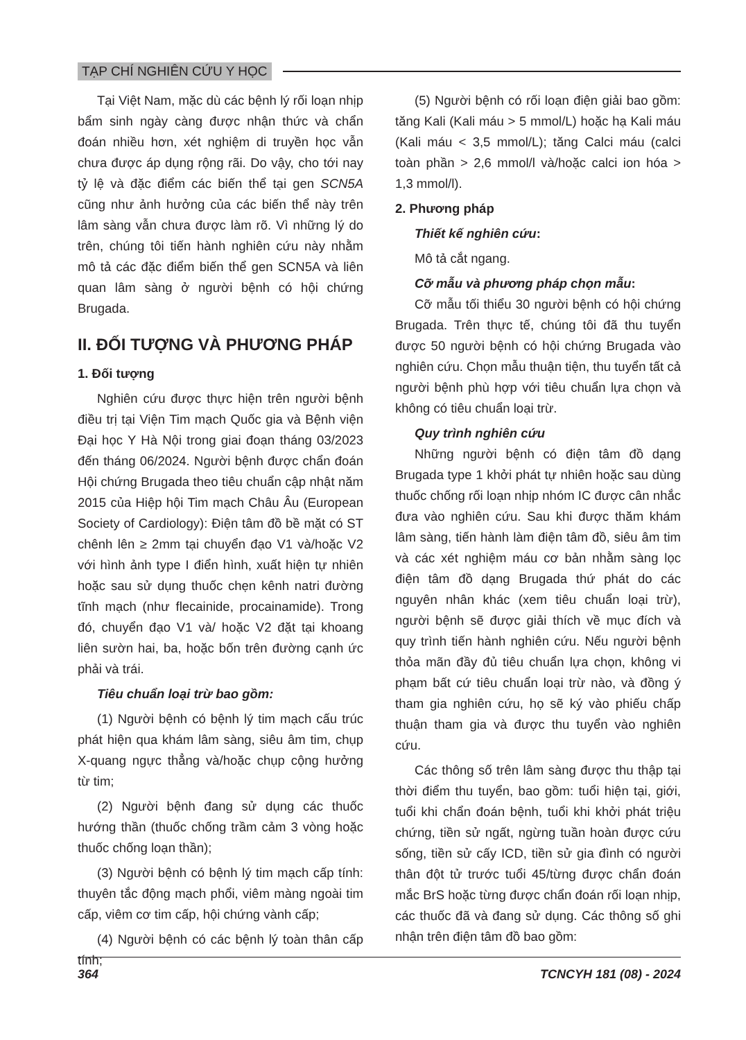TẠP CHÍ NGHIÊN CỨU Y HỌC
Tại Việt Nam, mặc dù các bệnh lý rối loạn nhịp bẩm sinh ngày càng được nhận thức và chẩn đoán nhiều hơn, xét nghiệm di truyền học vẫn chưa được áp dụng rộng rãi. Do vậy, cho tới nay tỷ lệ và đặc điểm các biến thể tại gen SCN5A cũng như ảnh hưởng của các biến thể này trên lâm sàng vẫn chưa được làm rõ. Vì những lý do trên, chúng tôi tiến hành nghiên cứu này nhằm mô tả các đặc điểm biến thể gen SCN5A và liên quan lâm sàng ở người bệnh có hội chứng Brugada.
II. ĐỐI TƯỢNG VÀ PHƯƠNG PHÁP
1. Đối tượng
Nghiên cứu được thực hiện trên người bệnh điều trị tại Viện Tim mạch Quốc gia và Bệnh viện Đại học Y Hà Nội trong giai đoạn tháng 03/2023 đến tháng 06/2024. Người bệnh được chẩn đoán Hội chứng Brugada theo tiêu chuẩn cập nhật năm 2015 của Hiệp hội Tim mạch Châu Âu (European Society of Cardiology): Điện tâm đồ bề mặt có ST chênh lên ≥ 2mm tại chuyển đạo V1 và/hoặc V2 với hình ảnh type I điển hình, xuất hiện tự nhiên hoặc sau sử dụng thuốc chẹn kênh natri đường tĩnh mạch (như flecainide, procainamide). Trong đó, chuyển đạo V1 và/ hoặc V2 đặt tại khoang liên sườn hai, ba, hoặc bốn trên đường cạnh ức phải và trái.
Tiêu chuẩn loại trừ bao gồm:
(1) Người bệnh có bệnh lý tim mạch cấu trúc phát hiện qua khám lâm sàng, siêu âm tim, chụp X-quang ngực thẳng và/hoặc chụp cộng hưởng từ tim;
(2) Người bệnh đang sử dụng các thuốc hướng thần (thuốc chống trầm cảm 3 vòng hoặc thuốc chống loạn thần);
(3) Người bệnh có bệnh lý tim mạch cấp tính: thuyên tắc động mạch phổi, viêm màng ngoài tim cấp, viêm cơ tim cấp, hội chứng vành cấp;
(4) Người bệnh có các bệnh lý toàn thân cấp tính;
(5) Người bệnh có rối loạn điện giải bao gồm: tăng Kali (Kali máu > 5 mmol/L) hoặc hạ Kali máu (Kali máu < 3,5 mmol/L); tăng Calci máu (calci toàn phần > 2,6 mmol/l và/hoặc calci ion hóa > 1,3 mmol/l).
2. Phương pháp
Thiết kế nghiên cứu:
Mô tả cắt ngang.
Cỡ mẫu và phương pháp chọn mẫu:
Cỡ mẫu tối thiểu 30 người bệnh có hội chứng Brugada. Trên thực tế, chúng tôi đã thu tuyển được 50 người bệnh có hội chứng Brugada vào nghiên cứu. Chọn mẫu thuận tiện, thu tuyển tất cả người bệnh phù hợp với tiêu chuẩn lựa chọn và không có tiêu chuẩn loại trừ.
Quy trình nghiên cứu
Những người bệnh có điện tâm đồ dạng Brugada type 1 khởi phát tự nhiên hoặc sau dùng thuốc chống rối loạn nhịp nhóm IC được cân nhắc đưa vào nghiên cứu. Sau khi được thăm khám lâm sàng, tiến hành làm điện tâm đồ, siêu âm tim và các xét nghiệm máu cơ bản nhằm sàng lọc điện tâm đồ dạng Brugada thứ phát do các nguyên nhân khác (xem tiêu chuẩn loại trừ), người bệnh sẽ được giải thích về mục đích và quy trình tiến hành nghiên cứu. Nếu người bệnh thỏa mãn đầy đủ tiêu chuẩn lựa chọn, không vi phạm bất cứ tiêu chuẩn loại trừ nào, và đồng ý tham gia nghiên cứu, họ sẽ ký vào phiếu chấp thuận tham gia và được thu tuyển vào nghiên cứu.
Các thông số trên lâm sàng được thu thập tại thời điểm thu tuyển, bao gồm: tuổi hiện tại, giới, tuổi khi chẩn đoán bệnh, tuổi khi khởi phát triệu chứng, tiền sử ngất, ngừng tuần hoàn được cứu sống, tiền sử cấy ICD, tiền sử gia đình có người thân đột tử trước tuổi 45/từng được chẩn đoán mắc BrS hoặc từng được chẩn đoán rối loạn nhịp, các thuốc đã và đang sử dụng. Các thông số ghi nhận trên điện tâm đồ bao gồm:
364 TCNCYH 181 (08) - 2024